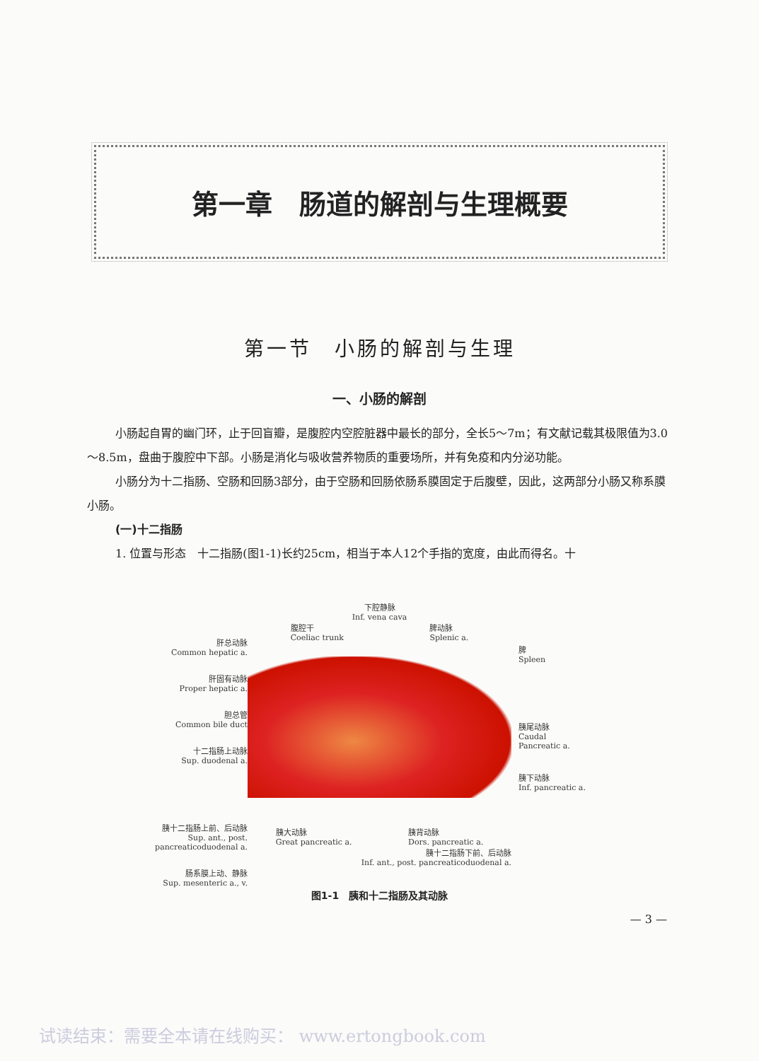第一章　肠道的解剖与生理概要
第一节　小肠的解剖与生理
一、小肠的解剖
小肠起自胃的幽门环，止于回盲瓣，是腹腔内空腔脏器中最长的部分，全长5～7m；有文献记载其极限值为3.0～8.5m，盘曲于腹腔中下部。小肠是消化与吸收营养物质的重要场所，并有免疫和内分泌功能。
小肠分为十二指肠、空肠和回肠3部分，由于空肠和回肠依肠系膜固定于后腹壁，因此，这两部分小肠又称系膜小肠。
(一)十二指肠
1. 位置与形态　十二指肠(图1-1)长约25cm，相当于本人12个手指的宽度，由此而得名。十
肝总动脉
Common hepatic a.
肝固有动脉
Proper hepatic a.
胆总管
Common bile duct
十二指肠上动脉
Sup. duodenal a.
胰十二指肠上前、后动脉
Sup. ant., post.
pancreaticoduodenal a.
肠系膜上动、静脉
Sup. mesenteric a., v.
下腔静脉
Inf. vena cava
腹腔干
Coeliac trunk 脾动脉
Splenic a.
胰大动脉
Great pancreatic a. 胰背动脉
Dors. pancreatic a.
胰十二指肠下前、后动脉
Inf. ant., post. pancreaticoduodenal a.
脾
Spleen
胰尾动脉
Caudal
Pancreatic a.
胰下动脉
Inf. pancreatic a.
图1-1　胰和十二指肠及其动脉
— 3 —
试读结束：需要全本请在线购买： www.ertongbook.com